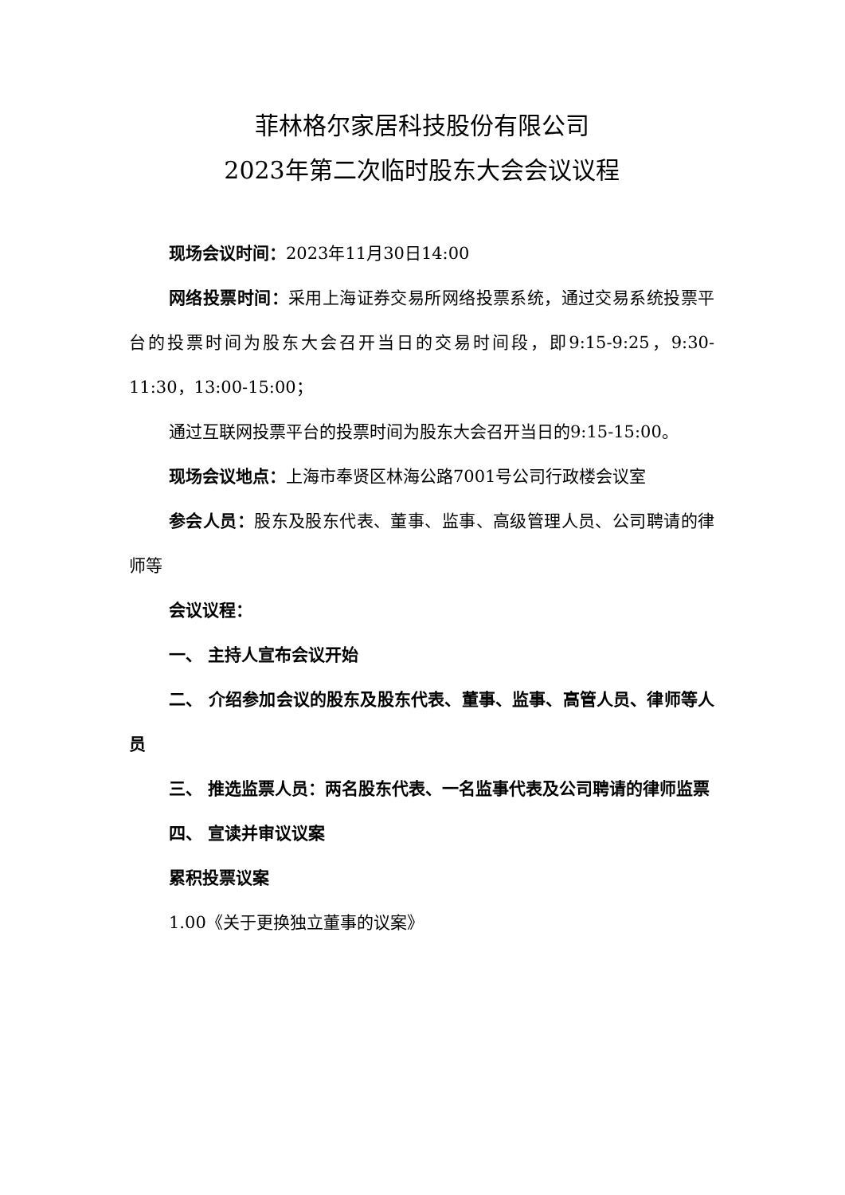菲林格尔家居科技股份有限公司
2023年第二次临时股东大会会议议程
现场会议时间：2023年11月30日14:00
网络投票时间：采用上海证券交易所网络投票系统，通过交易系统投票平台的投票时间为股东大会召开当日的交易时间段，即9:15-9:25，9:30-11:30，13:00-15:00；
通过互联网投票平台的投票时间为股东大会召开当日的9:15-15:00。
现场会议地点：上海市奉贤区林海公路7001号公司行政楼会议室
参会人员：股东及股东代表、董事、监事、高级管理人员、公司聘请的律师等
会议议程：
一、 主持人宣布会议开始
二、 介绍参加会议的股东及股东代表、董事、监事、高管人员、律师等人员
三、 推选监票人员：两名股东代表、一名监事代表及公司聘请的律师监票
四、 宣读并审议议案
累积投票议案
1.00《关于更换独立董事的议案》